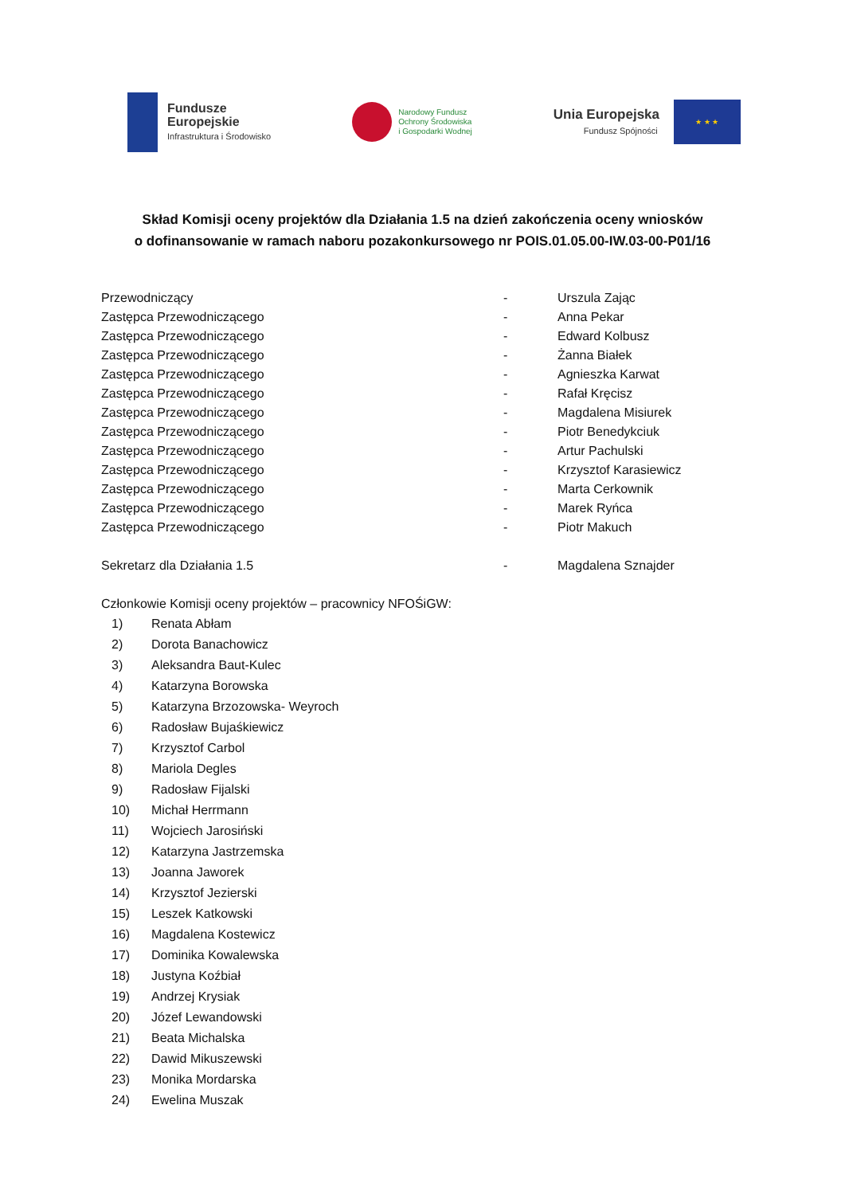Fundusze
Europejskie
Infrastruktura i Środowisko
Narodowy Fundusz
Ochrony Środowiska
i Gospodarki Wodnej
Unia Europejska
Fundusz Spójności
★ ★ ★
Skład Komisji oceny projektów dla Działania 1.5 na dzień zakończenia oceny wniosków
o dofinansowanie w ramach naboru pozakonkursowego nr POIS.01.05.00-IW.03-00-P01/16
Przewodniczący - Urszula Zając
Zastępca Przewodniczącego - Anna Pekar
Zastępca Przewodniczącego - Edward Kolbusz
Zastępca Przewodniczącego - Żanna Białek
Zastępca Przewodniczącego - Agnieszka Karwat
Zastępca Przewodniczącego - Rafał Kręcisz
Zastępca Przewodniczącego - Magdalena Misiurek
Zastępca Przewodniczącego - Piotr Benedykciuk
Zastępca Przewodniczącego - Artur Pachulski
Zastępca Przewodniczącego - Krzysztof Karasiewicz
Zastępca Przewodniczącego - Marta Cerkownik
Zastępca Przewodniczącego - Marek Ryńca
Zastępca Przewodniczącego - Piotr Makuch
Sekretarz dla Działania 1.5 - Magdalena Sznajder
Członkowie Komisji oceny projektów – pracownicy NFOŚiGW:
1) Renata Abłam
2) Dorota Banachowicz
3) Aleksandra Baut-Kulec
4) Katarzyna Borowska
5) Katarzyna Brzozowska- Weyroch
6) Radosław Bujaśkiewicz
7) Krzysztof Carbol
8) Mariola Degles
9) Radosław Fijalski
10) Michał Herrmann
11) Wojciech Jarosiński
12) Katarzyna Jastrzemska
13) Joanna Jaworek
14) Krzysztof Jezierski
15) Leszek Katkowski
16) Magdalena Kostewicz
17) Dominika Kowalewska
18) Justyna Koźbiał
19) Andrzej Krysiak
20) Józef Lewandowski
21) Beata Michalska
22) Dawid Mikuszewski
23) Monika Mordarska
24) Ewelina Muszak